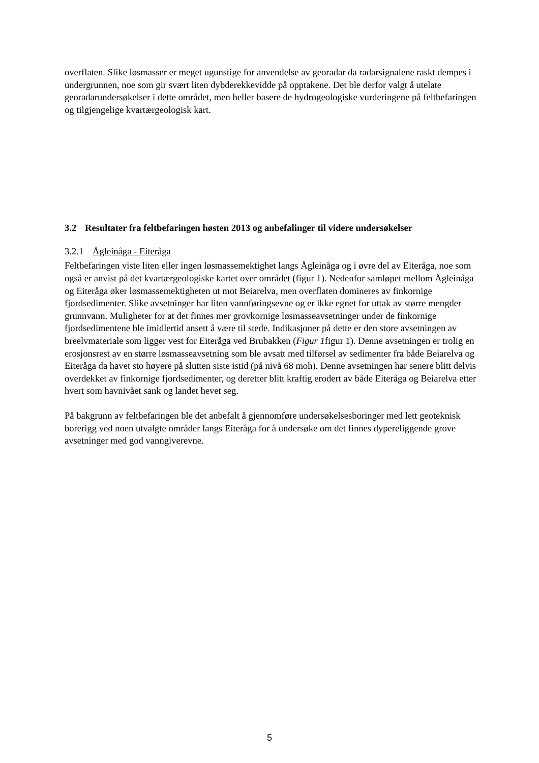overflaten. Slike løsmasser er meget ugunstige for anvendelse av georadar da radarsignalene raskt dempes i undergrunnen, noe som gir svært liten dybderekkevidde på opptakene. Det ble derfor valgt å utelate georadarundersøkelser i dette området, men heller basere de hydrogeologiske vurderingene på feltbefaringen og tilgjengelige kvartærgeologisk kart.
3.2 Resultater fra feltbefaringen høsten 2013 og anbefalinger til videre undersøkelser
3.2.1 Ågleinåga - Eiteråga
Feltbefaringen viste liten eller ingen løsmassemektighet langs Ågleinåga og i øvre del av Eiteråga, noe som også er anvist på det kvartærgeologiske kartet over området (figur 1). Nedenfor samløpet mellom Ågleinåga og Eiteråga øker løsmassemektigheten ut mot Beiarelva, men overflaten domineres av finkornige fjordsedimenter. Slike avsetninger har liten vannføringsevne og er ikke egnet for uttak av større mengder grunnvann. Muligheter for at det finnes mer grovkornige løsmasseavsetninger under de finkornige fjordsedimentene ble imidlertid ansett å være til stede. Indikasjoner på dette er den store avsetningen av breelvmateriale som ligger vest for Eiteråga ved Brubakken (Figur 1figur 1). Denne avsetningen er trolig en erosjonsrest av en større løsmasseavsetning som ble avsatt med tilførsel av sedimenter fra både Beiarelva og Eiteråga da havet sto høyere på slutten siste istid (på nivå 68 moh). Denne avsetningen har senere blitt delvis overdekket av finkornige fjordsedimenter, og deretter blitt kraftig erodert av både Eiteråga og Beiarelva etter hvert som havnivået sank og landet hevet seg.
På bakgrunn av feltbefaringen ble det anbefalt å gjennomføre undersøkelsesboringer med lett geoteknisk borerigg ved noen utvalgte områder langs Eiteråga for å undersøke om det finnes dypereliggende grove avsetninger med god vanngiverevne.
5